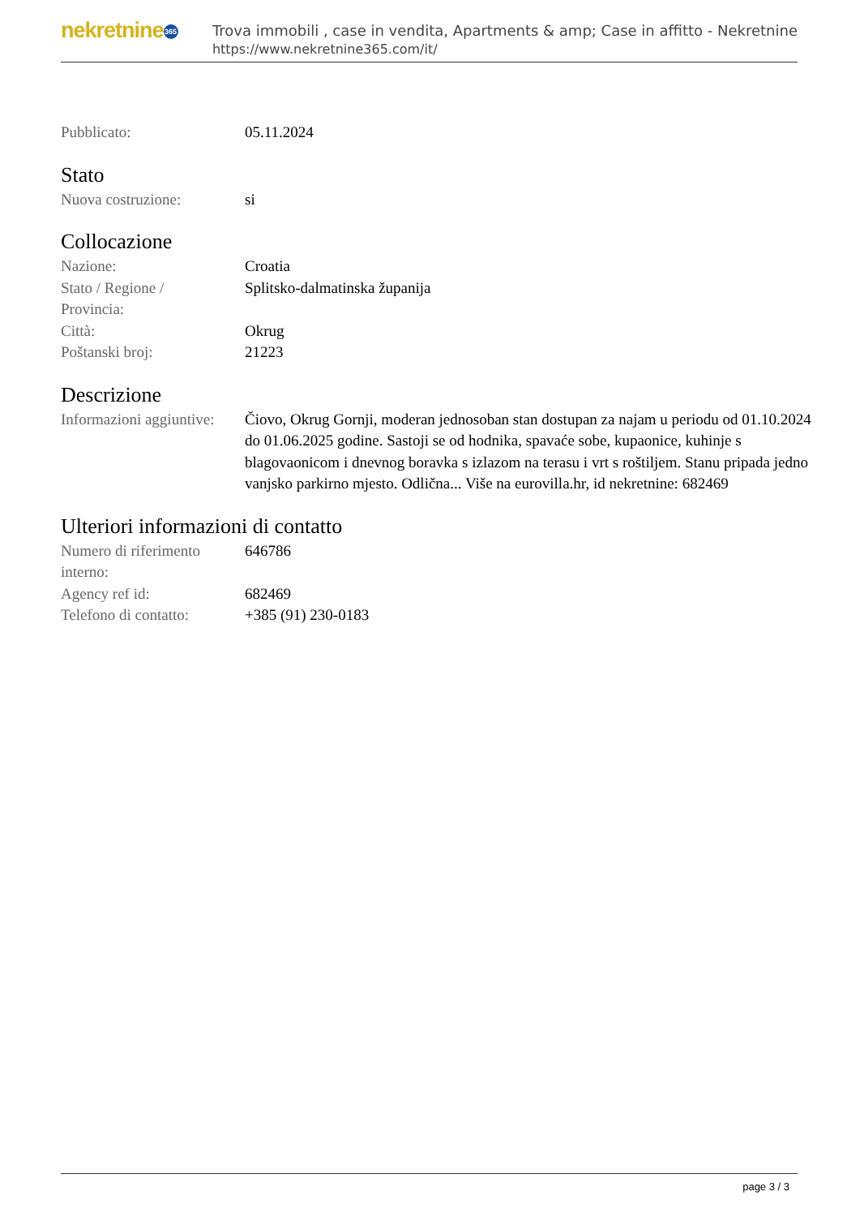nekretnine 365
Trova immobili , case in vendita, Apartments & amp; Case in affitto - Nekretnine
https://www.nekretnine365.com/it/
| Pubblicato: | 05.11.2024 |
Stato
| Nuova costruzione: | si |
Collocazione
| Nazione: | Croatia |
| Stato / Regione / Provincia: | Splitsko-dalmatinska županija |
| Città: | Okrug |
| Poštanski broj: | 21223 |
Descrizione
| Informazioni aggiuntive: | Čiovo, Okrug Gornji, moderan jednosoban stan dostupan za najam u periodu od 01.10.2024 do 01.06.2025 godine. Sastoji se od hodnika, spavaće sobe, kupaonice, kuhinje s blagovaonicom i dnevnog boravka s izlazom na terasu i vrt s roštiljem. Stanu pripada jedno vanjsko parkirno mjesto. Odlična... Više na eurovilla.hr, id nekretnine: 682469 |
Ulteriori informazioni di contatto
| Numero di riferimento interno: | 646786 |
| Agency ref id: | 682469 |
| Telefono di contatto: | +385 (91) 230-0183 |
page 3 / 3